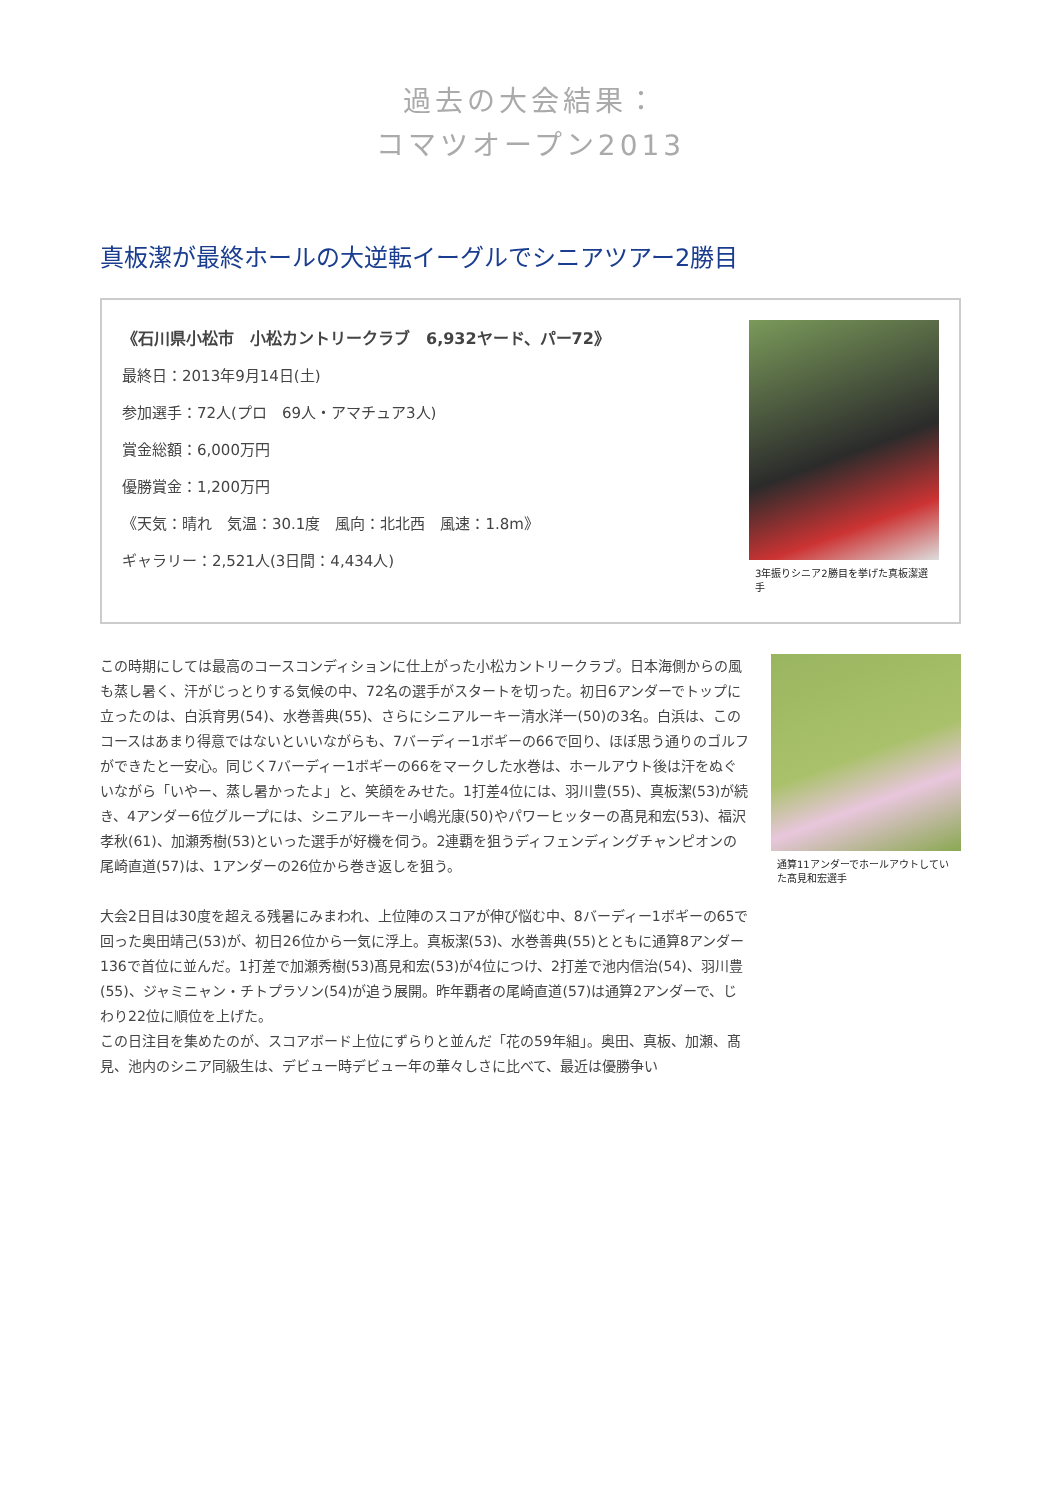過去の大会結果：
コマツオープン2013
真板潔が最終ホールの大逆転イーグルでシニアツアー2勝目
《石川県小松市　小松カントリークラブ　6,932ヤード、パー72》
最終日：2013年9月14日(土)
参加選手：72人(プロ　69人・アマチュア3人)
賞金総額：6,000万円
優勝賞金：1,200万円
《天気：晴れ　気温：30.1度　風向：北北西　風速：1.8m》
ギャラリー：2,521人(3日間：4,434人)
3年振りシニア2勝目を挙げた真板潔選手
この時期にしては最高のコースコンディションに仕上がった小松カントリークラブ。日本海側からの風も蒸し暑く、汗がじっとりする気候の中、72名の選手がスタートを切った。初日6アンダーでトップに立ったのは、白浜育男(54)、水巻善典(55)、さらにシニアルーキー清水洋一(50)の3名。白浜は、このコースはあまり得意ではないといいながらも、7バーディー1ボギーの66で回り、ほぼ思う通りのゴルフができたと一安心。同じく7バーディー1ボギーの66をマークした水巻は、ホールアウト後は汗をぬぐいながら「いやー、蒸し暑かったよ」と、笑顔をみせた。1打差4位には、羽川豊(55)、真板潔(53)が続き、4アンダー6位グループには、シニアルーキー小嶋光康(50)やパワーヒッターの髙見和宏(53)、福沢孝秋(61)、加瀬秀樹(53)といった選手が好機を伺う。2連覇を狙うディフェンディングチャンピオンの尾崎直道(57)は、1アンダーの26位から巻き返しを狙う。
大会2日目は30度を超える残暑にみまわれ、上位陣のスコアが伸び悩む中、8バーディー1ボギーの65で回った奥田靖己(53)が、初日26位から一気に浮上。真板潔(53)、水巻善典(55)とともに通算8アンダー136で首位に並んだ。1打差で加瀬秀樹(53)髙見和宏(53)が4位につけ、2打差で池内信治(54)、羽川豊(55)、ジャミニャン・チトプラソン(54)が追う展開。昨年覇者の尾崎直道(57)は通算2アンダーで、じわり22位に順位を上げた。
この日注目を集めたのが、スコアボード上位にずらりと並んだ「花の59年組」。奥田、真板、加瀬、髙見、池内のシニア同級生は、デビュー時デビュー年の華々しさに比べて、最近は優勝争い
通算11アンダーでホールアウトしていた髙見和宏選手